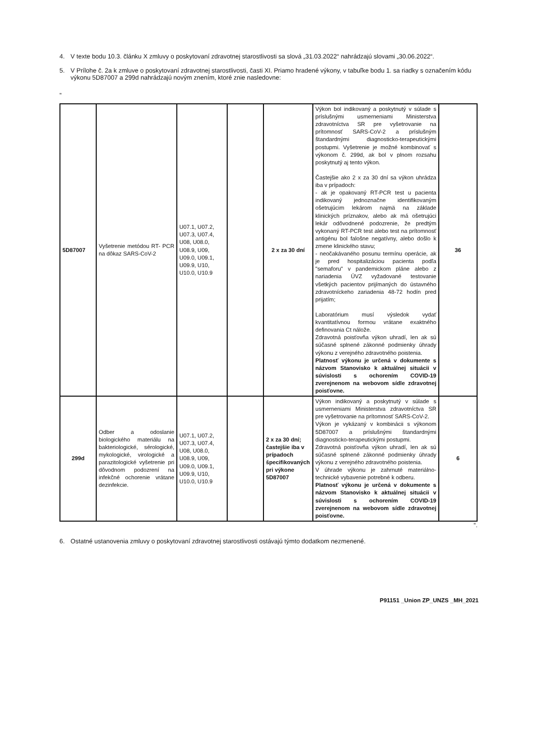4. V texte bodu 10.3. článku X zmluvy o poskytovaní zdravotnej starostlivosti sa slová „31.03.2022“ nahrádzajú slovami „30.06.2022“.
5. V Prílohe č. 2a k zmluve o poskytovaní zdravotnej starostlivosti, časti XI. Priamo hradené výkony, v tabuľke bodu 1. sa riadky s označením kódu výkonu 5D87007 a 299d nahrádzajú novým znením, ktoré znie nasledovne:
„
| 5D87007 | Vyšetrenie metódou RT- PCR na dôkaz SARS-CoV-2 | U07.1, U07.2, U07.3, U07.4, U08, U08.0, U08.9, U09, U09.0, U09.1, U09.9, U10, U10.0, U10.9 | | 2 x za 30 dní | Výkon bol indikovaný a poskytnutý v súlade s príslušnými usmerneniami Ministerstva zdravotníctva SR pre vyšetrovanie na prítomnosť SARS-CoV-2 a príslušným štandardnými diagnosticko-terapeutickými postupmi. Vyšetrenie je možné kombinovať s výkonom č. 299d, ak bol v plnom rozsahu poskytnutý aj tento výkon. Častejšie ako 2 x za 30 dní sa výkon uhrádza iba v prípadoch: - ak je opakovaný RT-PCR test u pacienta indikovaný jednoznačne identifikovaným ošetrujúcim lekárom najmä na základe klinických príznakov, alebo ak má ošetrujúci lekár odôvodnené podozrenie, že predtým vykonaný RT-PCR test alebo test na prítomnosť antigénu bol falošne negatívny, alebo došlo k zmene klinického stavu; - neočakávaného posunu termínu operácie, ak je pred hospitalizáciou pacienta podľa "semaforu" v pandemickom pláne alebo z nariadenia ÚVZ vyžadované testovanie všetkých pacientov prijímaných do ústavného zdravotníckeho zariadenia 48-72 hodín pred prijatím; Laboratórium musí výsledok vydať kvantitatívnou formou vrátane exaktného definovania Ct nálože. Zdravotná poisťovňa výkon uhradí, len ak sú súčasné splnené zákonné podmienky úhrady výkonu z verejného zdravotného poistenia. Platnosť výkonu je určená v dokumente s názvom Stanovisko k aktuálnej situácii v súvislosti s ochorením COVID-19 zverejnenom na webovom sídle zdravotnej poisťovne. | 36 |
| 299d | Odber a odoslanie biologického materiálu na bakteriologické, sérologické, mykologické, virologické a parazitologické vyšetrenie pri dôvodnom podozrení na infekčné ochorenie vrátane dezinfekcie. | U07.1, U07.2, U07.3, U07.4, U08, U08.0, U08.9, U09, U09.0, U09.1, U09.9, U10, U10.0, U10.9 | | 2 x za 30 dní; častejšie iba v prípadoch špecifikovaných pri výkone 5D87007 | Výkon indikovaný a poskytnutý v súlade s usmerneniami Ministerstva zdravotníctva SR pre vyšetrovanie na prítomnosť SARS-CoV-2. Výkon je vykázaný v kombinácii s výkonom 5D87007 a príslušnými štandardnými diagnosticko-terapeutickými postupmi. Zdravotná poisťovňa výkon uhradí, len ak sú súčasné splnené zákonné podmienky úhrady výkonu z verejného zdravotného poistenia. V úhrade výkonu je zahrnuté materiálno-technické vybavenie potrebné k odberu. Platnosť výkonu je určená v dokumente s názvom Stanovisko k aktuálnej situácii v súvislosti s ochorením COVID-19 zverejnenom na webovom sídle zdravotnej poisťovne. | 6 |
“.
6. Ostatné ustanovenia zmluvy o poskytovaní zdravotnej starostlivosti ostávajú týmto dodatkom nezmenené.
P91151 _Union ZP_UNZS _MH_2021